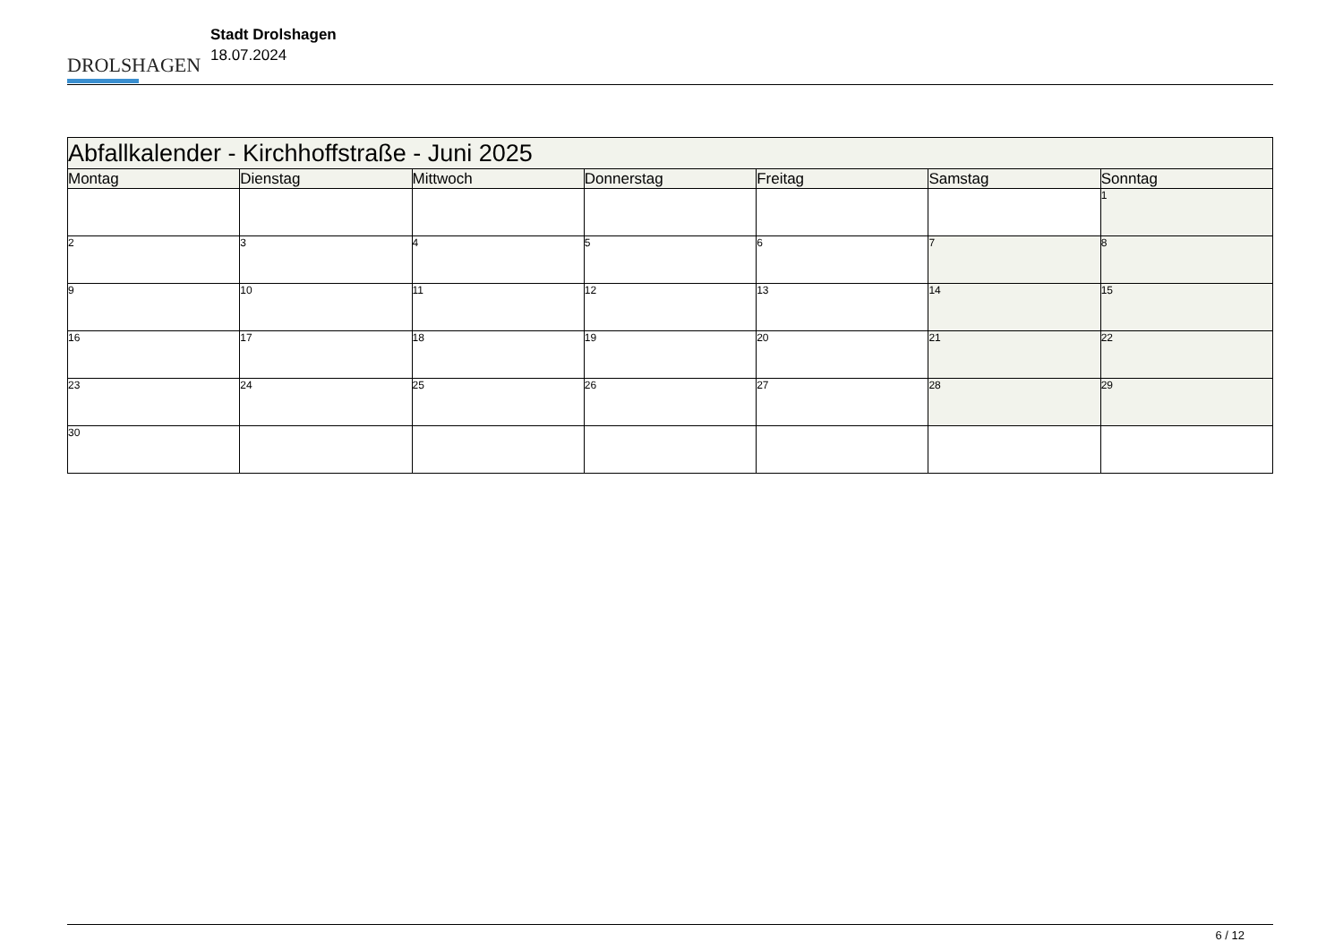DROLSHAGEN
Stadt Drolshagen
18.07.2024
| Abfallkalender - Kirchhoffstraße - Juni 2025 | | | | | | |
| --- | --- | --- | --- | --- | --- | --- |
| Montag | Dienstag | Mittwoch | Donnerstag | Freitag | Samstag | Sonntag |
| | | | | | | 1 |
| 2 | 3 | 4 | 5 | 6 | 7 | 8 |
| 9 | 10 | 11 | 12 | 13 | 14 | 15 |
| 16 | 17 | 18 | 19 | 20 | 21 | 22 |
| 23 | 24 | 25 | 26 | 27 | 28 | 29 |
| 30 | | | | | | |
6 / 12